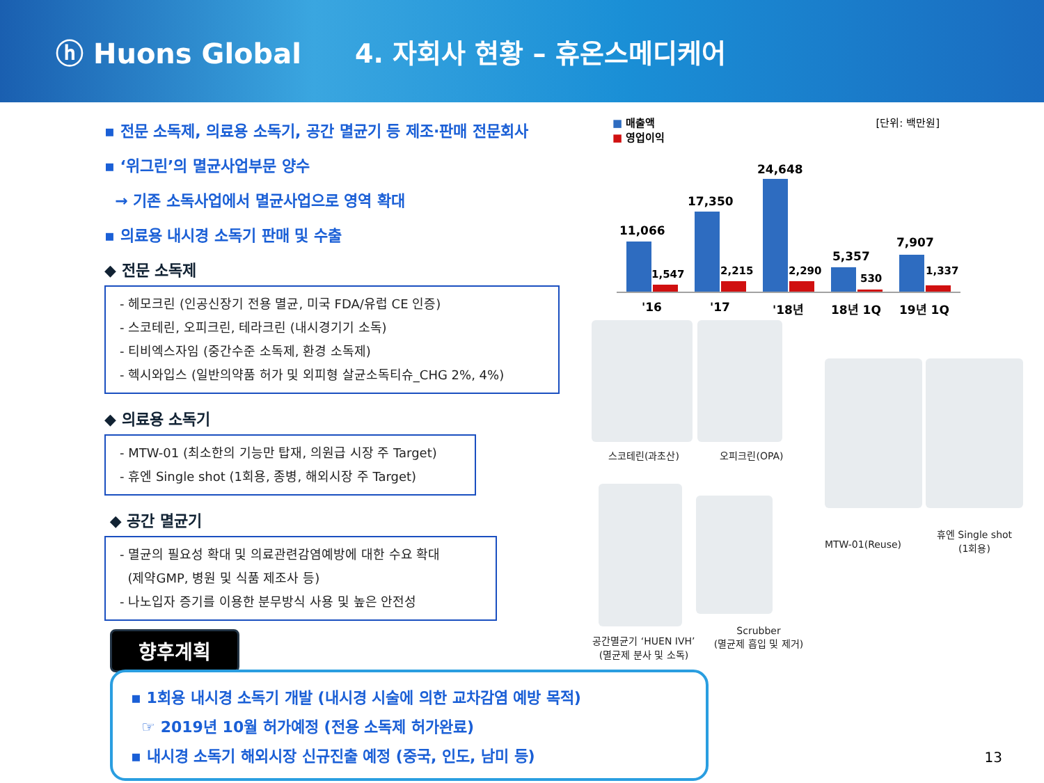ⓗ Huons Global 4. 자회사 현황 – 휴온스메디케어
▪ 전문 소독제, 의료용 소독기, 공간 멸균기 등 제조·판매 전문회사
▪ ‘위그린’의 멸균사업부문 양수
→ 기존 소독사업에서 멸균사업으로 영역 확대
▪ 의료용 내시경 소독기 판매 및 수출
◆ 전문 소독제
- 헤모크린 (인공신장기 전용 멸균, 미국 FDA/유럽 CE 인증)
- 스코테린, 오피크린, 테라크린 (내시경기기 소독)
- 티비엑스자임 (중간수준 소독제, 환경 소독제)
- 헥시와입스 (일반의약품 허가 및 외피형 살균소독티슈_CHG 2%, 4%)
◆ 의료용 소독기
- MTW-01 (최소한의 기능만 탑재, 의원급 시장 주 Target)
- 휴엔 Single shot (1회용, 종병, 해외시장 주 Target)
◆ 공간 멸균기
- 멸균의 필요성 확대 및 의료관련감염예방에 대한 수요 확대
(제약GMP, 병원 및 식품 제조사 등)
- 나노입자 증기를 이용한 분무방식 사용 및 높은 안전성
■ 매출액
■ 영업이익
[단위: 백만원]
11,066
17,350
24,648
5,357
7,907
1,547
2,215
2,290
530
1,337
'16
'17
'18년
18년 1Q
19년 1Q
스코테린(과초산) 오피크린(OPA)
MTW-01(Reuse)
휴엔 Single shot
(1회용)
공간멸균기 ‘HUEN IVH’
(멸균제 분사 및 소독)
Scrubber
(멸균제 흡입 및 제거)
향후계획
▪ 1회용 내시경 소독기 개발 (내시경 시술에 의한 교차감염 예방 목적)
☞ 2019년 10월 허가예정 (전용 소독제 허가완료)
▪ 내시경 소독기 해외시장 신규진출 예정 (중국, 인도, 남미 등)
13